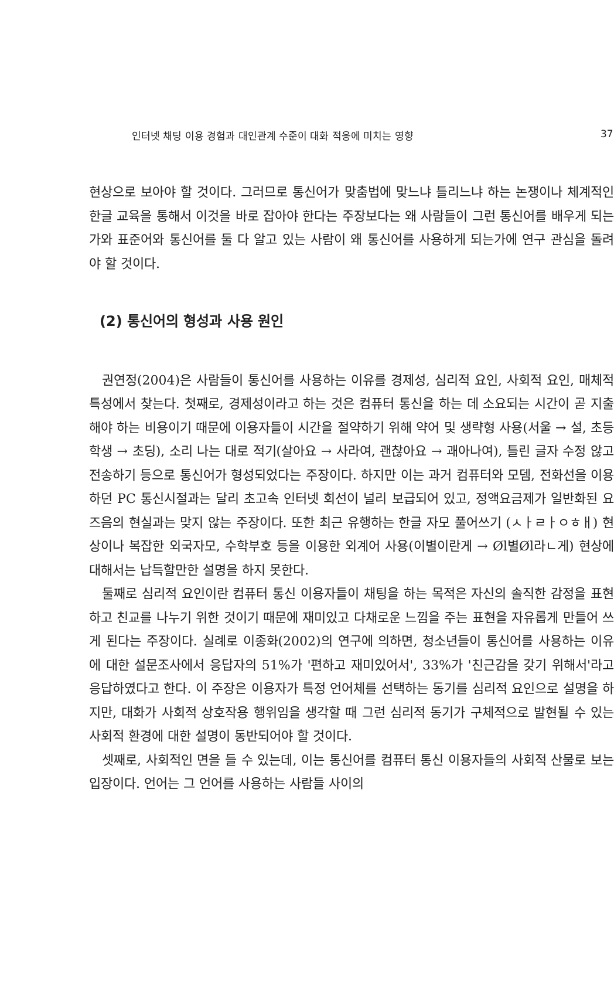인터넷 채팅 이용 경험과 대인관계 수준이 대화 적응에 미치는 영향 37
현상으로 보아야 할 것이다. 그러므로 통신어가 맞춤법에 맞느냐 틀리느냐 하는 논쟁이나 체계적인 한글 교육을 통해서 이것을 바로 잡아야 한다는 주장보다는 왜 사람들이 그런 통신어를 배우게 되는가와 표준어와 통신어를 둘 다 알고 있는 사람이 왜 통신어를 사용하게 되는가에 연구 관심을 돌려야 할 것이다.
(2) 통신어의 형성과 사용 원인
권연정(2004)은 사람들이 통신어를 사용하는 이유를 경제성, 심리적 요인, 사회적 요인, 매체적 특성에서 찾는다. 첫째로, 경제성이라고 하는 것은 컴퓨터 통신을 하는 데 소요되는 시간이 곧 지출해야 하는 비용이기 때문에 이용자들이 시간을 절약하기 위해 약어 및 생략형 사용(서울 → 설, 초등학생 → 초딩), 소리 나는 대로 적기(살아요 → 사라여, 괜찮아요 → 괘아나여), 틀린 글자 수정 않고 전송하기 등으로 통신어가 형성되었다는 주장이다. 하지만 이는 과거 컴퓨터와 모뎀, 전화선을 이용하던 PC 통신시절과는 달리 초고속 인터넷 회선이 널리 보급되어 있고, 정액요금제가 일반화된 요즈음의 현실과는 맞지 않는 주장이다. 또한 최근 유행하는 한글 자모 풀어쓰기 (ㅅㅏㄹㅏㅇㅎㅐ) 현상이나 복잡한 외국자모, 수학부호 등을 이용한 외계어 사용(이별이란게 → Øl별Øl라ㄴ게) 현상에 대해서는 납득할만한 설명을 하지 못한다.
둘째로 심리적 요인이란 컴퓨터 통신 이용자들이 채팅을 하는 목적은 자신의 솔직한 감정을 표현하고 친교를 나누기 위한 것이기 때문에 재미있고 다채로운 느낌을 주는 표현을 자유롭게 만들어 쓰게 된다는 주장이다. 실례로 이종화(2002)의 연구에 의하면, 청소년들이 통신어를 사용하는 이유에 대한 설문조사에서 응답자의 51%가 '편하고 재미있어서', 33%가 '친근감을 갖기 위해서'라고 응답하였다고 한다. 이 주장은 이용자가 특정 언어체를 선택하는 동기를 심리적 요인으로 설명을 하지만, 대화가 사회적 상호작용 행위임을 생각할 때 그런 심리적 동기가 구체적으로 발현될 수 있는 사회적 환경에 대한 설명이 동반되어야 할 것이다.
셋째로, 사회적인 면을 들 수 있는데, 이는 통신어를 컴퓨터 통신 이용자들의 사회적 산물로 보는 입장이다. 언어는 그 언어를 사용하는 사람들 사이의